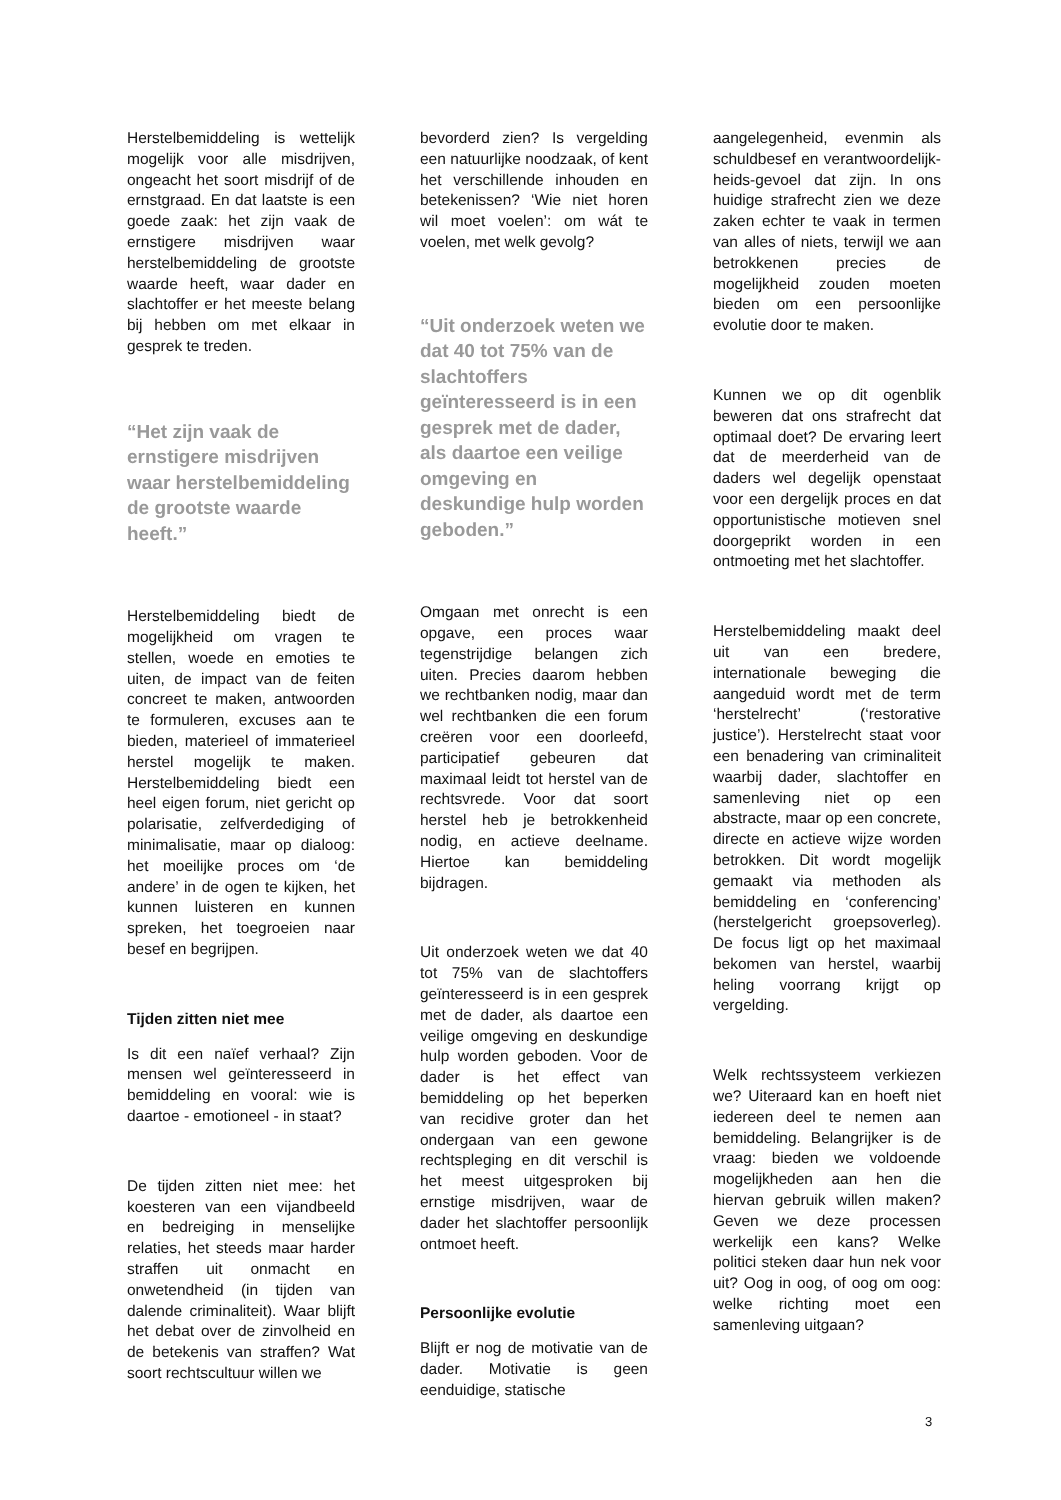Herstelbemiddeling is wettelijk mogelijk voor alle misdrijven, ongeacht het soort misdrijf of de ernstgraad. En dat laatste is een goede zaak: het zijn vaak de ernstigere misdrijven waar herstelbemiddeling de grootste waarde heeft, waar dader en slachtoffer er het meeste belang bij hebben om met elkaar in gesprek te treden.
“Het zijn vaak de ernstigere misdrijven waar herstelbemiddeling de grootste waarde heeft.”
Herstelbemiddeling biedt de mogelijkheid om vragen te stellen, woede en emoties te uiten, de impact van de feiten concreet te maken, antwoorden te formuleren, excuses aan te bieden, materieel of immaterieel herstel mogelijk te maken. Herstelbemiddeling biedt een heel eigen forum, niet gericht op polarisatie, zelfverdediging of minimalisatie, maar op dialoog: het moeilijke proces om ‘de andere’ in de ogen te kijken, het kunnen luisteren en kunnen spreken, het toegroeien naar besef en begrijpen.
Tijden zitten niet mee
Is dit een naïef verhaal? Zijn mensen wel geïnteresseerd in bemiddeling en vooral: wie is daartoe - emotioneel - in staat?
De tijden zitten niet mee: het koesteren van een vijandbeeld en bedreiging in menselijke relaties, het steeds maar harder straffen uit onmacht en onwetendheid (in tijden van dalende criminaliteit). Waar blijft het debat over de zinvolheid en de betekenis van straffen? Wat soort rechtscultuur willen we
bevorderd zien? Is vergelding een natuurlijke noodzaak, of kent het verschillende inhouden en betekenissen? ‘Wie niet horen wil moet voelen’: om wát te voelen, met welk gevolg?
“Uit onderzoek weten we dat 40 tot 75% van de slachtoffers geïnteresseerd is in een gesprek met de dader, als daartoe een veilige omgeving en deskundige hulp worden geboden.”
Omgaan met onrecht is een opgave, een proces waar tegenstrijdige belangen zich uiten. Precies daarom hebben we rechtbanken nodig, maar dan wel rechtbanken die een forum creëren voor een doorleefd, participatief gebeuren dat maximaal leidt tot herstel van de rechtsvrede. Voor dat soort herstel heb je betrokkenheid nodig, en actieve deelname. Hiertoe kan bemiddeling bijdragen.
Uit onderzoek weten we dat 40 tot 75% van de slachtoffers geïnteresseerd is in een gesprek met de dader, als daartoe een veilige omgeving en deskundige hulp worden geboden. Voor de dader is het effect van bemiddeling op het beperken van recidive groter dan het ondergaan van een gewone rechtspleging en dit verschil is het meest uitgesproken bij ernstige misdrijven, waar de dader het slachtoffer persoonlijk ontmoet heeft.
Persoonlijke evolutie
Blijft er nog de motivatie van de dader. Motivatie is geen eenduidige, statische
aangelegenheid, evenmin als schuldbesef en verantwoordelijk-heids-gevoel dat zijn. In ons huidige strafrecht zien we deze zaken echter te vaak in termen van alles of niets, terwijl we aan betrokkenen precies de mogelijkheid zouden moeten bieden om een persoonlijke evolutie door te maken.
Kunnen we op dit ogenblik beweren dat ons strafrecht dat optimaal doet? De ervaring leert dat de meerderheid van de daders wel degelijk openstaat voor een dergelijk proces en dat opportunistische motieven snel doorgeprikt worden in een ontmoeting met het slachtoffer.
Herstelbemiddeling maakt deel uit van een bredere, internationale beweging die aangeduid wordt met de term ‘herstelrecht’ (‘restorative justice’). Herstelrecht staat voor een benadering van criminaliteit waarbij dader, slachtoffer en samenleving niet op een abstracte, maar op een concrete, directe en actieve wijze worden betrokken. Dit wordt mogelijk gemaakt via methoden als bemiddeling en ‘conferencing’ (herstelgericht groepsoverleg). De focus ligt op het maximaal bekomen van herstel, waarbij heling voorrang krijgt op vergelding.
Welk rechtssysteem verkiezen we? Uiteraard kan en hoeft niet iedereen deel te nemen aan bemiddeling. Belangrijker is de vraag: bieden we voldoende mogelijkheden aan hen die hiervan gebruik willen maken? Geven we deze processen werkelijk een kans? Welke politici steken daar hun nek voor uit? Oog in oog, of oog om oog: welke richting moet een samenleving uitgaan?
3